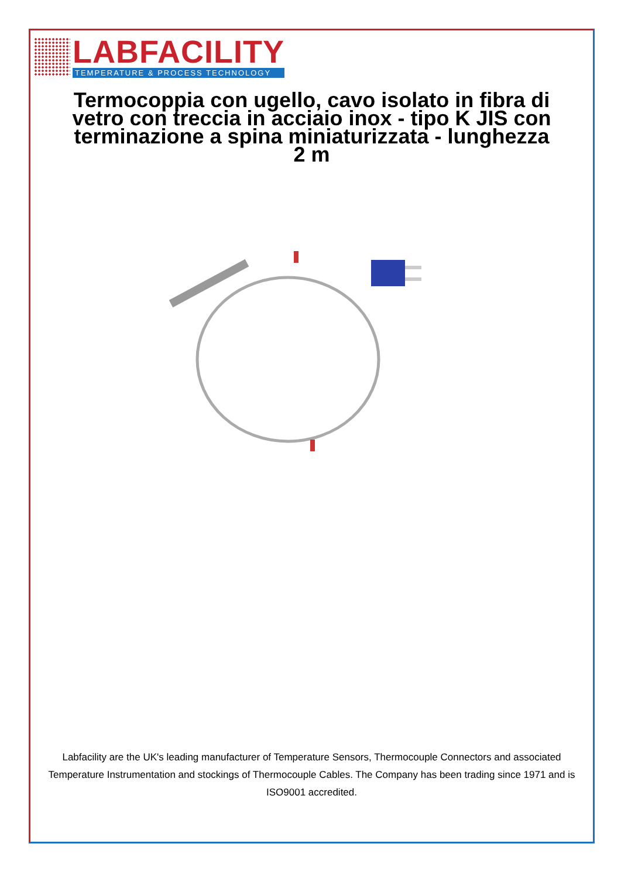LABFACILITY
TEMPERATURE & PROCESS TECHNOLOGY
Termocoppia con ugello, cavo isolato in fibra di vetro con treccia in acciaio inox - tipo K JIS con terminazione a spina miniaturizzata - lunghezza 2 m
Labfacility are the UK's leading manufacturer of Temperature Sensors, Thermocouple Connectors and associated Temperature Instrumentation and stockings of Thermocouple Cables. The Company has been trading since 1971 and is ISO9001 accredited.